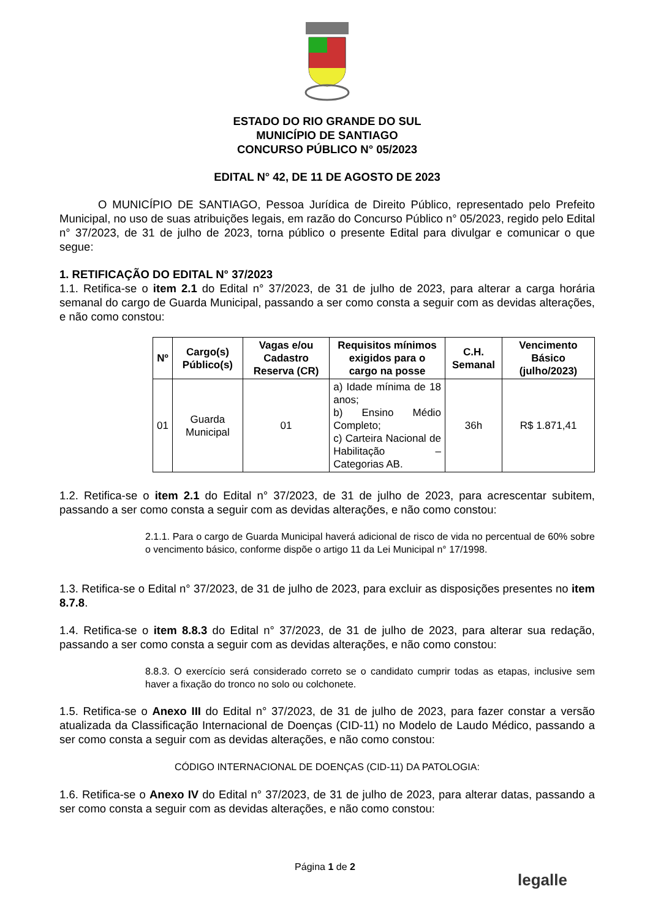ESTADO DO RIO GRANDE DO SUL
MUNICÍPIO DE SANTIAGO
CONCURSO PÚBLICO N° 05/2023
EDITAL N° 42, DE 11 DE AGOSTO DE 2023
O MUNICÍPIO DE SANTIAGO, Pessoa Jurídica de Direito Público, representado pelo Prefeito Municipal, no uso de suas atribuições legais, em razão do Concurso Público n° 05/2023, regido pelo Edital n° 37/2023, de 31 de julho de 2023, torna público o presente Edital para divulgar e comunicar o que segue:
1. RETIFICAÇÃO DO EDITAL N° 37/2023
1.1. Retifica-se o item 2.1 do Edital n° 37/2023, de 31 de julho de 2023, para alterar a carga horária semanal do cargo de Guarda Municipal, passando a ser como consta a seguir com as devidas alterações, e não como constou:
| Nº | Cargo(s) Público(s) | Vagas e/ou Cadastro Reserva (CR) | Requisitos mínimos exigidos para o cargo na posse | C.H. Semanal | Vencimento Básico (julho/2023) |
| --- | --- | --- | --- | --- | --- |
| 01 | Guarda Municipal | 01 | a) Idade mínima de 18 anos; b) Ensino Médio Completo; c) Carteira Nacional de Habilitação – Categorias AB. | 36h | R$ 1.871,41 |
1.2. Retifica-se o item 2.1 do Edital n° 37/2023, de 31 de julho de 2023, para acrescentar subitem, passando a ser como consta a seguir com as devidas alterações, e não como constou:
2.1.1. Para o cargo de Guarda Municipal haverá adicional de risco de vida no percentual de 60% sobre o vencimento básico, conforme dispõe o artigo 11 da Lei Municipal n° 17/1998.
1.3. Retifica-se o Edital n° 37/2023, de 31 de julho de 2023, para excluir as disposições presentes no item 8.7.8.
1.4. Retifica-se o item 8.8.3 do Edital n° 37/2023, de 31 de julho de 2023, para alterar sua redação, passando a ser como consta a seguir com as devidas alterações, e não como constou:
8.8.3. O exercício será considerado correto se o candidato cumprir todas as etapas, inclusive sem haver a fixação do tronco no solo ou colchonete.
1.5. Retifica-se o Anexo III do Edital n° 37/2023, de 31 de julho de 2023, para fazer constar a versão atualizada da Classificação Internacional de Doenças (CID-11) no Modelo de Laudo Médico, passando a ser como consta a seguir com as devidas alterações, e não como constou:
CÓDIGO INTERNACIONAL DE DOENÇAS (CID-11) DA PATOLOGIA:
1.6. Retifica-se o Anexo IV do Edital n° 37/2023, de 31 de julho de 2023, para alterar datas, passando a ser como consta a seguir com as devidas alterações, e não como constou:
Página 1 de 2
legalle